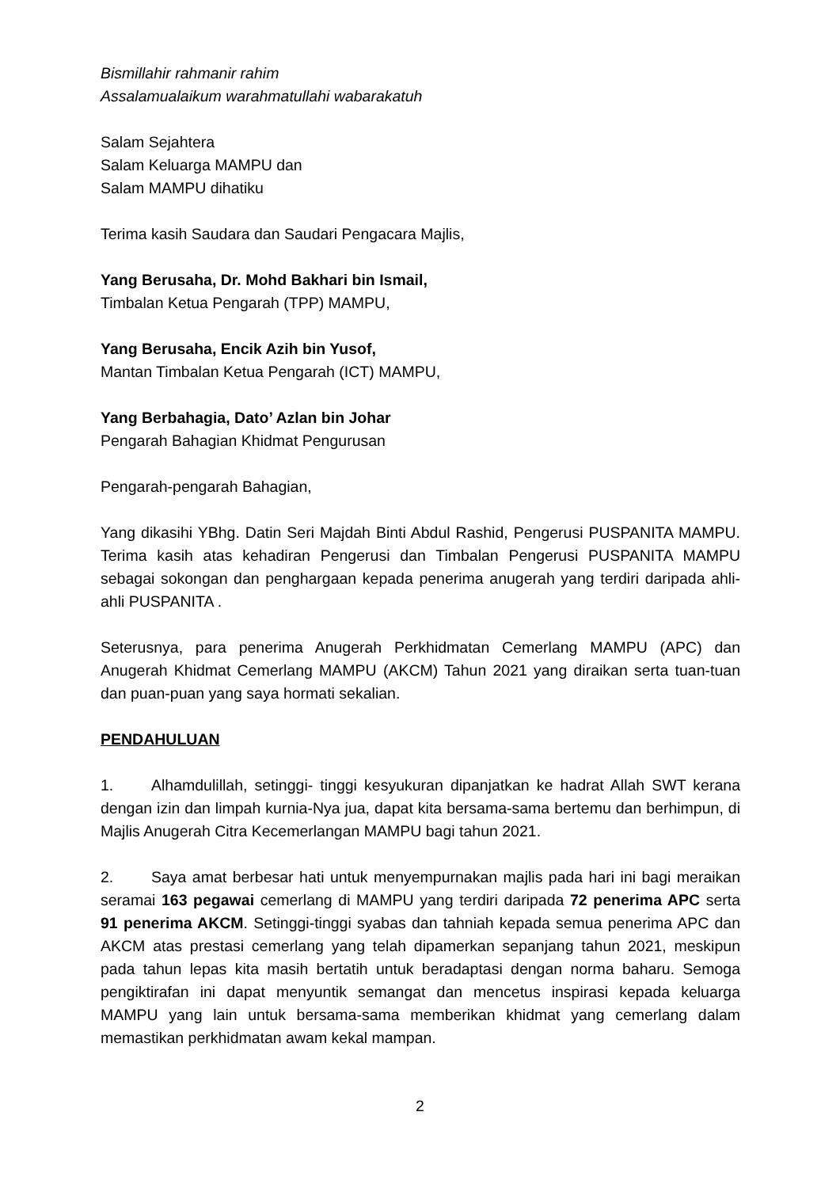Bismillahir rahmanir rahim
Assalamualaikum warahmatullahi wabarakatuh
Salam Sejahtera
Salam Keluarga MAMPU dan
Salam MAMPU dihatiku
Terima kasih Saudara dan Saudari Pengacara Majlis,
Yang Berusaha, Dr. Mohd Bakhari bin Ismail,
Timbalan Ketua Pengarah (TPP) MAMPU,
Yang Berusaha, Encik Azih bin Yusof,
Mantan Timbalan Ketua Pengarah (ICT) MAMPU,
Yang Berbahagia, Dato’ Azlan bin Johar
Pengarah Bahagian Khidmat Pengurusan
Pengarah-pengarah Bahagian,
Yang dikasihi YBhg. Datin Seri Majdah Binti Abdul Rashid, Pengerusi PUSPANITA MAMPU. Terima kasih atas kehadiran Pengerusi dan Timbalan Pengerusi PUSPANITA MAMPU sebagai sokongan dan penghargaan kepada penerima anugerah yang terdiri daripada ahli-ahli PUSPANITA .
Seterusnya, para penerima Anugerah Perkhidmatan Cemerlang MAMPU (APC) dan Anugerah Khidmat Cemerlang MAMPU (AKCM) Tahun 2021 yang diraikan serta tuan-tuan dan puan-puan yang saya hormati sekalian.
PENDAHULUAN
1. Alhamdulillah, setinggi- tinggi kesyukuran dipanjatkan ke hadrat Allah SWT kerana dengan izin dan limpah kurnia-Nya jua, dapat kita bersama-sama bertemu dan berhimpun, di Majlis Anugerah Citra Kecemerlangan MAMPU bagi tahun 2021.
2. Saya amat berbesar hati untuk menyempurnakan majlis pada hari ini bagi meraikan seramai 163 pegawai cemerlang di MAMPU yang terdiri daripada 72 penerima APC serta 91 penerima AKCM. Setinggi-tinggi syabas dan tahniah kepada semua penerima APC dan AKCM atas prestasi cemerlang yang telah dipamerkan sepanjang tahun 2021, meskipun pada tahun lepas kita masih bertatih untuk beradaptasi dengan norma baharu. Semoga pengiktirafan ini dapat menyuntik semangat dan mencetus inspirasi kepada keluarga MAMPU yang lain untuk bersama-sama memberikan khidmat yang cemerlang dalam memastikan perkhidmatan awam kekal mampan.
2